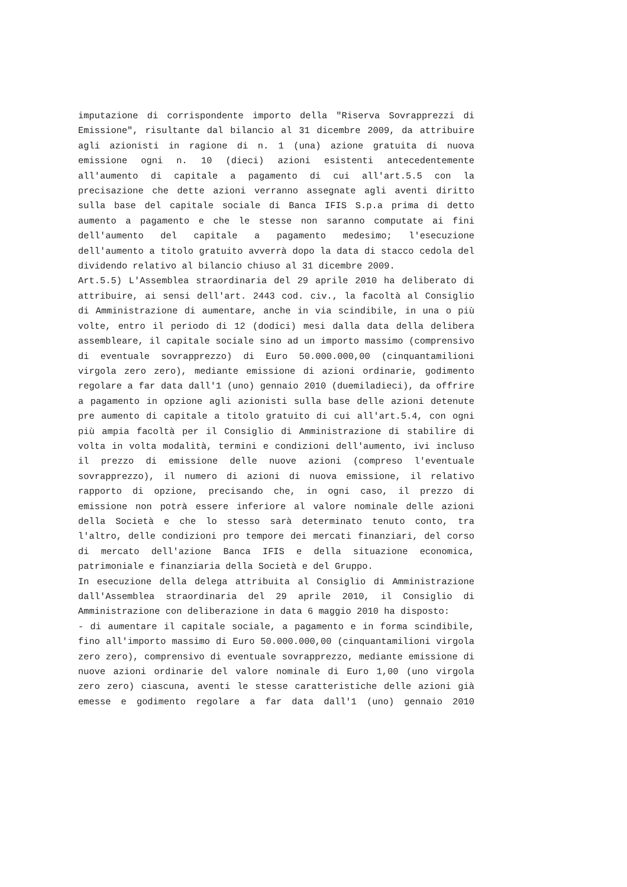imputazione di corrispondente importo della "Riserva Sovrapprezzi di Emissione", risultante dal bilancio al 31 dicembre 2009, da attribuire agli azionisti in ragione di n. 1 (una) azione gratuita di nuova emissione ogni n. 10 (dieci) azioni esistenti antecedentemente all'aumento di capitale a pagamento di cui all'art.5.5 con la precisazione che dette azioni verranno assegnate agli aventi diritto sulla base del capitale sociale di Banca IFIS S.p.a prima di detto aumento a pagamento e che le stesse non saranno computate ai fini dell'aumento del capitale a pagamento medesimo; l'esecuzione dell'aumento a titolo gratuito avverrà dopo la data di stacco cedola del dividendo relativo al bilancio chiuso al 31 dicembre 2009.
Art.5.5) L'Assemblea straordinaria del 29 aprile 2010 ha deliberato di attribuire, ai sensi dell'art. 2443 cod. civ., la facoltà al Consiglio di Amministrazione di aumentare, anche in via scindibile, in una o più volte, entro il periodo di 12 (dodici) mesi dalla data della delibera assembleare, il capitale sociale sino ad un importo massimo (comprensivo di eventuale sovrapprezzo) di Euro 50.000.000,00 (cinquantamilioni virgola zero zero), mediante emissione di azioni ordinarie, godimento regolare a far data dall'1 (uno) gennaio 2010 (duemiladieci), da offrire a pagamento in opzione agli azionisti sulla base delle azioni detenute pre aumento di capitale a titolo gratuito di cui all'art.5.4, con ogni più ampia facoltà per il Consiglio di Amministrazione di stabilire di volta in volta modalità, termini e condizioni dell'aumento, ivi incluso il prezzo di emissione delle nuove azioni (compreso l'eventuale sovrapprezzo), il numero di azioni di nuova emissione, il relativo rapporto di opzione, precisando che, in ogni caso, il prezzo di emissione non potrà essere inferiore al valore nominale delle azioni della Società e che lo stesso sarà determinato tenuto conto, tra l'altro, delle condizioni pro tempore dei mercati finanziari, del corso di mercato dell'azione Banca IFIS e della situazione economica, patrimoniale e finanziaria della Società e del Gruppo.
In esecuzione della delega attribuita al Consiglio di Amministrazione dall'Assemblea straordinaria del 29 aprile 2010, il Consiglio di Amministrazione con deliberazione in data 6 maggio 2010 ha disposto:
- di aumentare il capitale sociale, a pagamento e in forma scindibile, fino all'importo massimo di Euro 50.000.000,00 (cinquantamilioni virgola zero zero), comprensivo di eventuale sovrapprezzo, mediante emissione di nuove azioni ordinarie del valore nominale di Euro 1,00 (uno virgola zero zero) ciascuna, aventi le stesse caratteristiche delle azioni già emesse e godimento regolare a far data dall'1 (uno) gennaio 2010